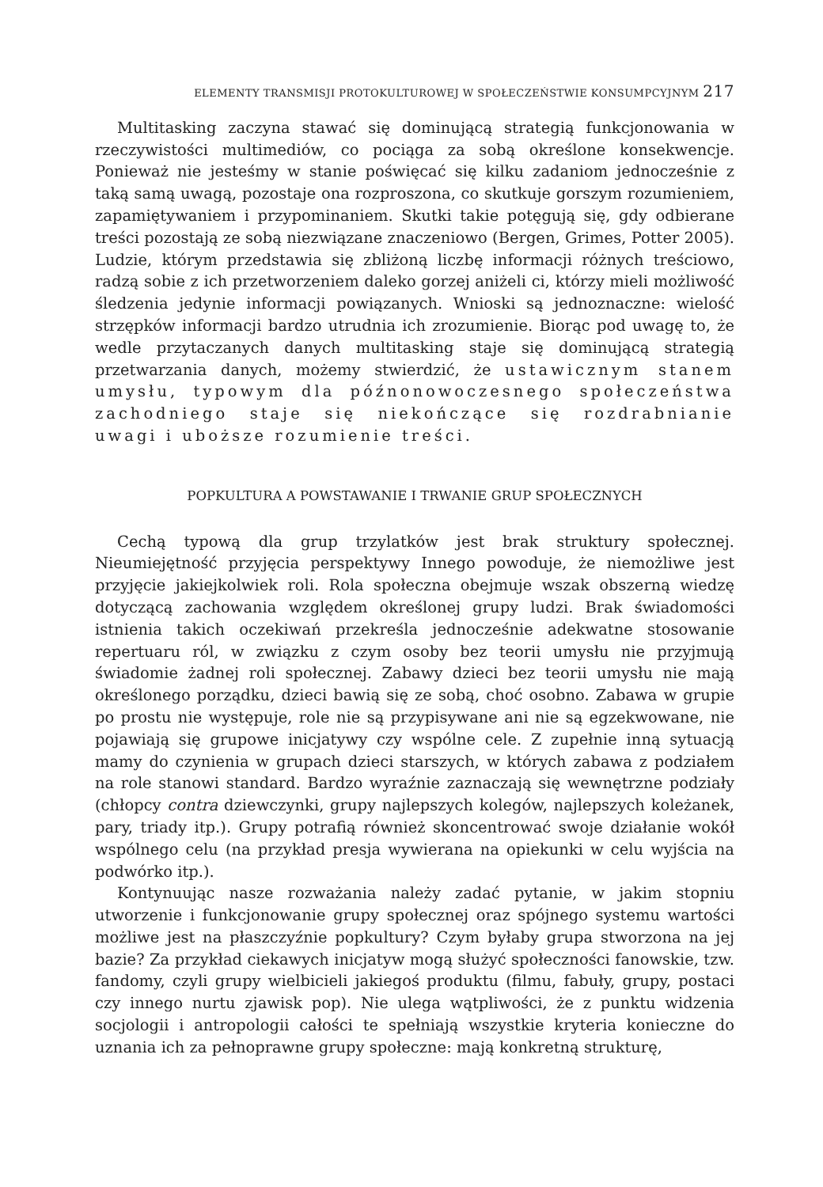ELEMENTY TRANSMISJI PROTOKULTUROWEJ W SPOŁECZEŃSTWIE KONSUMPCYJNYM 217
Multitasking zaczyna stawać się dominującą strategią funkcjonowania w rzeczywistości multimediów, co pociąga za sobą określone konsekwencje. Ponieważ nie jesteśmy w stanie poświęcać się kilku zadaniom jednocześnie z taką samą uwagą, pozostaje ona rozproszona, co skutkuje gorszym rozumieniem, zapamiętywaniem i przypominaniem. Skutki takie potęgują się, gdy odbierane treści pozostają ze sobą niezwiązane znaczeniowo (Bergen, Grimes, Potter 2005). Ludzie, którym przedstawia się zbliżoną liczbę informacji różnych treściowo, radzą sobie z ich przetworzeniem daleko gorzej aniżeli ci, którzy mieli możliwość śledzenia jedynie informacji powiązanych. Wnioski są jednoznaczne: wielość strzępków informacji bardzo utrudnia ich zrozumienie. Biorąc pod uwagę to, że wedle przytaczanych danych multitasking staje się dominującą strategią przetwarzania danych, możemy stwierdzić, że ustawicznym stanem umysłu, typowym dla późnonowoczesnego społeczeństwa zachodniego staje się niekończące się rozdrabnianie uwagi i uboższe rozumienie treści.
POPKULTURA A POWSTAWANIE I TRWANIE GRUP SPOŁECZNYCH
Cechą typową dla grup trzylatków jest brak struktury społecznej. Nieumiejętność przyjęcia perspektywy Innego powoduje, że niemożliwe jest przyjęcie jakiejkolwiek roli. Rola społeczna obejmuje wszak obszerną wiedzę dotyczącą zachowania względem określonej grupy ludzi. Brak świadomości istnienia takich oczekiwań przekreśla jednocześnie adekwatne stosowanie repertuaru ról, w związku z czym osoby bez teorii umysłu nie przyjmują świadomie żadnej roli społecznej. Zabawy dzieci bez teorii umysłu nie mają określonego porządku, dzieci bawią się ze sobą, choć osobno. Zabawa w grupie po prostu nie występuje, role nie są przypisywane ani nie są egzekwowane, nie pojawiają się grupowe inicjatywy czy wspólne cele. Z zupełnie inną sytuacją mamy do czynienia w grupach dzieci starszych, w których zabawa z podziałem na role stanowi standard. Bardzo wyraźnie zaznaczają się wewnętrzne podziały (chłopcy contra dziewczynki, grupy najlepszych kolegów, najlepszych koleżanek, pary, triady itp.). Grupy potrafią również skoncentrować swoje działanie wokół wspólnego celu (na przykład presja wywierana na opiekunki w celu wyjścia na podwórko itp.).
Kontynuując nasze rozważania należy zadać pytanie, w jakim stopniu utworzenie i funkcjonowanie grupy społecznej oraz spójnego systemu wartości możliwe jest na płaszczyźnie popkultury? Czym byłaby grupa stworzona na jej bazie? Za przykład ciekawych inicjatyw mogą służyć społeczności fanowskie, tzw. fandomy, czyli grupy wielbicieli jakiegoś produktu (filmu, fabuły, grupy, postaci czy innego nurtu zjawisk pop). Nie ulega wątpliwości, że z punktu widzenia socjologii i antropologii całości te spełniają wszystkie kryteria konieczne do uznania ich za pełnoprawne grupy społeczne: mają konkretną strukturę,